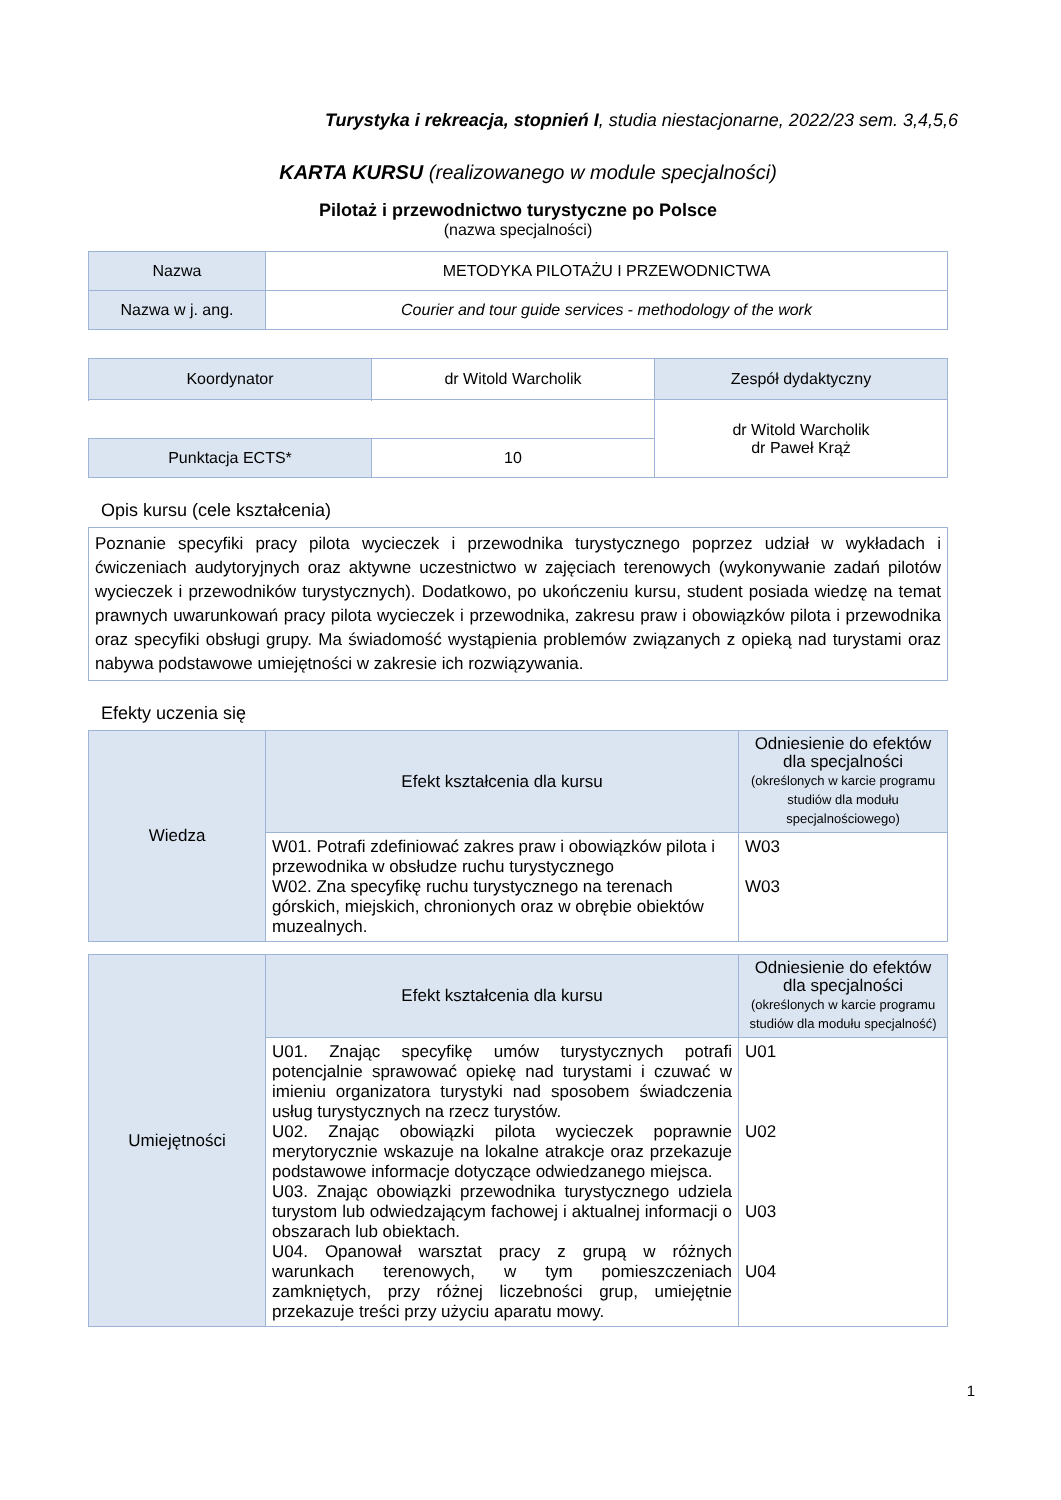Turystyka i rekreacja, stopnień I, studia niestacjonarne, 2022/23 sem. 3,4,5,6
KARTA KURSU (realizowanego w module specjalności)
Pilotaż i przewodnictwo turystyczne po Polsce
(nazwa specjalności)
| Nazwa | METODYKA PILOTAŻU I PRZEWODNICTWA |
| Nazwa w j. ang. | Courier and tour guide services - methodology of the work |
| Koordynator | dr Witold Warcholik | Zespół dydaktyczny |
| | | dr Witold Warcholik dr Paweł Krąż |
| Punktacja ECTS* | 10 | |
Opis kursu (cele kształcenia)
| Poznanie specyfiki pracy pilota wycieczek i przewodnika turystycznego poprzez udział w wykładach i ćwiczeniach audytoryjnych oraz aktywne uczestnictwo w zajęciach terenowych (wykonywanie zadań pilotów wycieczek i przewodników turystycznych). Dodatkowo, po ukończeniu kursu, student posiada wiedzę na temat prawnych uwarunkowań pracy pilota wycieczek i przewodnika, zakresu praw i obowiązków pilota i przewodnika oraz specyfiki obsługi grupy. Ma świadomość wystąpienia problemów związanych z opieką nad turystami oraz nabywa podstawowe umiejętności w zakresie ich rozwiązywania. |
Efekty uczenia się
| Wiedza | Efekt kształcenia dla kursu | Odniesienie do efektów dla specjalności (określonych w karcie programu studiów dla modułu specjalnościowego) |
| | W01. Potrafi zdefiniować zakres praw i obowiązków pilota i przewodnika w obsłudze ruchu turystycznego W02. Zna specyfikę ruchu turystycznego na terenach górskich, miejskich, chronionych oraz w obrębie obiektów muzealnych. | W03 W03 |
| Umiejętności | Efekt kształcenia dla kursu | Odniesienie do efektów dla specjalności (określonych w karcie programu studiów dla modułu specjalność) |
| | U01. Znając specyfikę umów turystycznych potrafi potencjalnie sprawować opiekę nad turystami i czuwać w imieniu organizatora turystyki nad sposobem świadczenia usług turystycznych na rzecz turystów. U02. Znając obowiązki pilota wycieczek poprawnie merytorycznie wskazuje na lokalne atrakcje oraz przekazuje podstawowe informacje dotyczące odwiedzanego miejsca. U03. Znając obowiązki przewodnika turystycznego udziela turystom lub odwiedzającym fachowej i aktualnej informacji o obszarach lub obiektach. U04. Opanował warsztat pracy z grupą w różnych warunkach terenowych, w tym pomieszczeniach zamkniętych, przy różnej liczebności grup, umiejętnie przekazuje treści przy użyciu aparatu mowy. | U01 U02 U03 U04 |
1